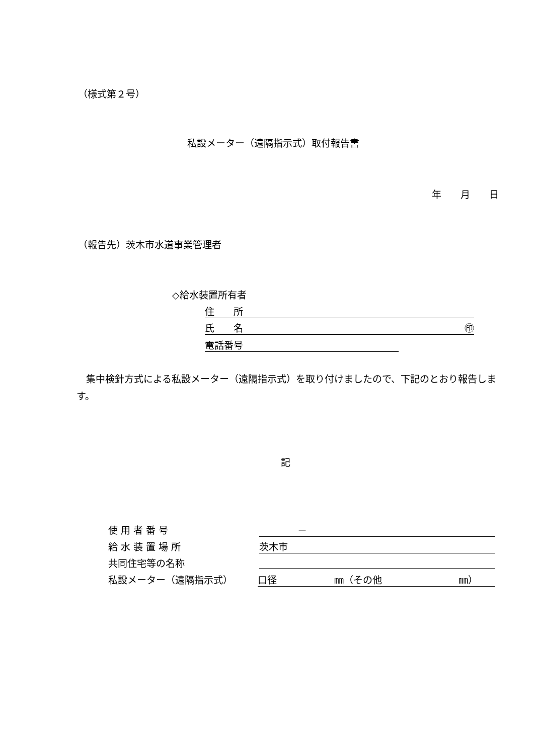（様式第２号）
私設メーター（遠隔指示式）取付報告書
年　　月　　日
（報告先）茨木市水道事業管理者
◇給水装置所有者
住　　所
氏　　名 ㊞
電話番号
　集中検針方式による私設メーター（遠隔指示式）を取り付けましたので、下記のとおり報告します。
記
使 用 者 番 号 　　　　－
給 水 装 置 場 所 茨木市
共同住宅等の名称
私設メーター（遠隔指示式） 口径　　　　　　㎜（その他　　　　　　　　㎜）